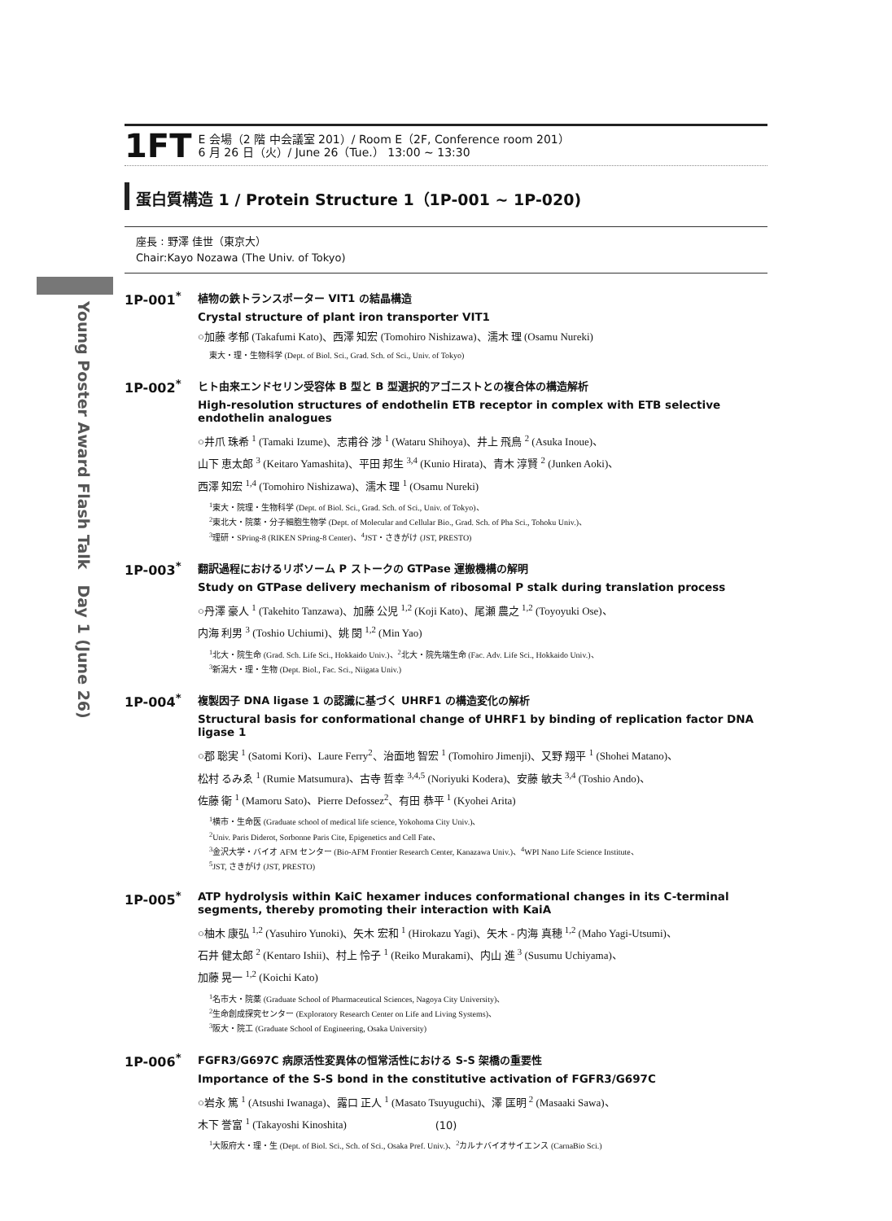Young Poster Award Flash Talk　Day 1 (June 26)
1FT
E 会場（2 階 中会議室 201）/ Room E（2F, Conference room 201）
6 月 26 日（火）/ June 26（Tue.） 13:00 ~ 13:30
蛋白質構造 1 / Protein Structure 1（1P-001 ~ 1P-020)
座長 : 野澤 佳世（東京大）
Chair:Kayo Nozawa (The Univ. of Tokyo)
1P-001<sup>*</sup>
植物の鉄トランスポーター VIT1 の結晶構造
Crystal structure of plant iron transporter VIT1
○加藤 孝郁 (Takafumi Kato)、西澤 知宏 (Tomohiro Nishizawa)、濡木 理 (Osamu Nureki)
東大・理・生物科学 (Dept. of Biol. Sci., Grad. Sch. of Sci., Univ. of Tokyo)
1P-002<sup>*</sup>
ヒト由来エンドセリン受容体 B 型と B 型選択的アゴニストとの複合体の構造解析
High-resolution structures of endothelin ETB receptor in complex with ETB selective endothelin analogues
○井爪 珠希 <sup>1</sup> (Tamaki Izume)、志甫谷 渉 <sup>1</sup> (Wataru Shihoya)、井上 飛鳥 <sup>2</sup> (Asuka Inoue)、
山下 恵太郎 <sup>3</sup> (Keitaro Yamashita)、平田 邦生 <sup>3,4</sup> (Kunio Hirata)、青木 淳賢 <sup>2</sup> (Junken Aoki)、
西澤 知宏 <sup>1,4</sup> (Tomohiro Nishizawa)、濡木 理 <sup>1</sup> (Osamu Nureki)
<sup>1</sup> 東大・院理・生物科学 (Dept. of Biol. Sci., Grad. Sch. of Sci., Univ. of Tokyo)、
<sup>2</sup> 東北大・院薬・分子細胞生物学 (Dept. of Molecular and Cellular Bio., Grad. Sch. of Pha Sci., Tohoku Univ.)、
<sup>3</sup> 理研・SPring-8 (RIKEN SPring-8 Center)、<sup>4</sup>JST・さきがけ (JST, PRESTO)
1P-003<sup>*</sup>
翻訳過程におけるリボソーム P ストークの GTPase 運搬機構の解明
Study on GTPase delivery mechanism of ribosomal P stalk during translation process
○丹澤 豪人 <sup>1</sup> (Takehito Tanzawa)、加藤 公児 <sup>1,2</sup> (Koji Kato)、尾瀬 農之 <sup>1,2</sup> (Toyoyuki Ose)、
内海 利男 <sup>3</sup> (Toshio Uchiumi)、姚 閔 <sup>1,2</sup> (Min Yao)
<sup>1</sup> 北大・院生命 (Grad. Sch. Life Sci., Hokkaido Univ.)、<sup>2</sup>北大・院先端生命 (Fac. Adv. Life Sci., Hokkaido Univ.)、
<sup>3</sup> 新潟大・理・生物 (Dept. Biol., Fac. Sci., Niigata Univ.)
1P-004<sup>*</sup>
複製因子 DNA ligase 1 の認識に基づく UHRF1 の構造変化の解析
Structural basis for conformational change of UHRF1 by binding of replication factor DNA ligase 1
○郡 聡実 <sup>1</sup> (Satomi Kori)、Laure Ferry<sup>2</sup>、治面地 智宏 <sup>1</sup> (Tomohiro Jimenji)、又野 翔平 <sup>1</sup> (Shohei Matano)、
松村 るみゑ <sup>1</sup> (Rumie Matsumura)、古寺 哲幸 <sup>3,4,5</sup> (Noriyuki Kodera)、安藤 敏夫 <sup>3,4</sup> (Toshio Ando)、
佐藤 衛 <sup>1</sup> (Mamoru Sato)、Pierre Defossez<sup>2</sup>、有田 恭平 <sup>1</sup> (Kyohei Arita)
<sup>1</sup> 横市・生命医 (Graduate school of medical life science, Yokohoma City Univ.)、
<sup>2</sup> Univ. Paris Diderot, Sorbonne Paris Cite, Epigenetics and Cell Fate、
<sup>3</sup> 金沢大学・バイオ AFM センター (Bio-AFM Frontier Research Center, Kanazawa Univ.)、<sup>4</sup>WPI Nano Life Science Institute、
<sup>5</sup> JST, さきがけ (JST, PRESTO)
1P-005<sup>*</sup>
ATP hydrolysis within KaiC hexamer induces conformational changes in its C-terminal segments, thereby promoting their interaction with KaiA
○柚木 康弘 <sup>1,2</sup> (Yasuhiro Yunoki)、矢木 宏和 <sup>1</sup> (Hirokazu Yagi)、矢木 - 内海 真穂 <sup>1,2</sup> (Maho Yagi-Utsumi)、
石井 健太郎 <sup>2</sup> (Kentaro Ishii)、村上 怜子 <sup>1</sup> (Reiko Murakami)、内山 進 <sup>3</sup> (Susumu Uchiyama)、
加藤 晃一 <sup>1,2</sup> (Koichi Kato)
<sup>1</sup> 名市大・院薬 (Graduate School of Pharmaceutical Sciences, Nagoya City University)、
<sup>2</sup> 生命創成探究センター (Exploratory Research Center on Life and Living Systems)、
<sup>3</sup> 阪大・院工 (Graduate School of Engineering, Osaka University)
1P-006<sup>*</sup>
FGFR3/G697C 病原活性変異体の恒常活性における S-S 架橋の重要性
Importance of the S-S bond in the constitutive activation of FGFR3/G697C
○岩永 篤 <sup>1</sup> (Atsushi Iwanaga)、露口 正人 <sup>1</sup> (Masato Tsuyuguchi)、澤 匡明 <sup>2</sup> (Masaaki Sawa)、
木下 誉富 <sup>1</sup> (Takayoshi Kinoshita)
<sup>1</sup> 大阪府大・理・生 (Dept. of Biol. Sci., Sch. of Sci., Osaka Pref. Univ.)、<sup>2</sup>カルナバイオサイエンス (CarnaBio Sci.)
(10)